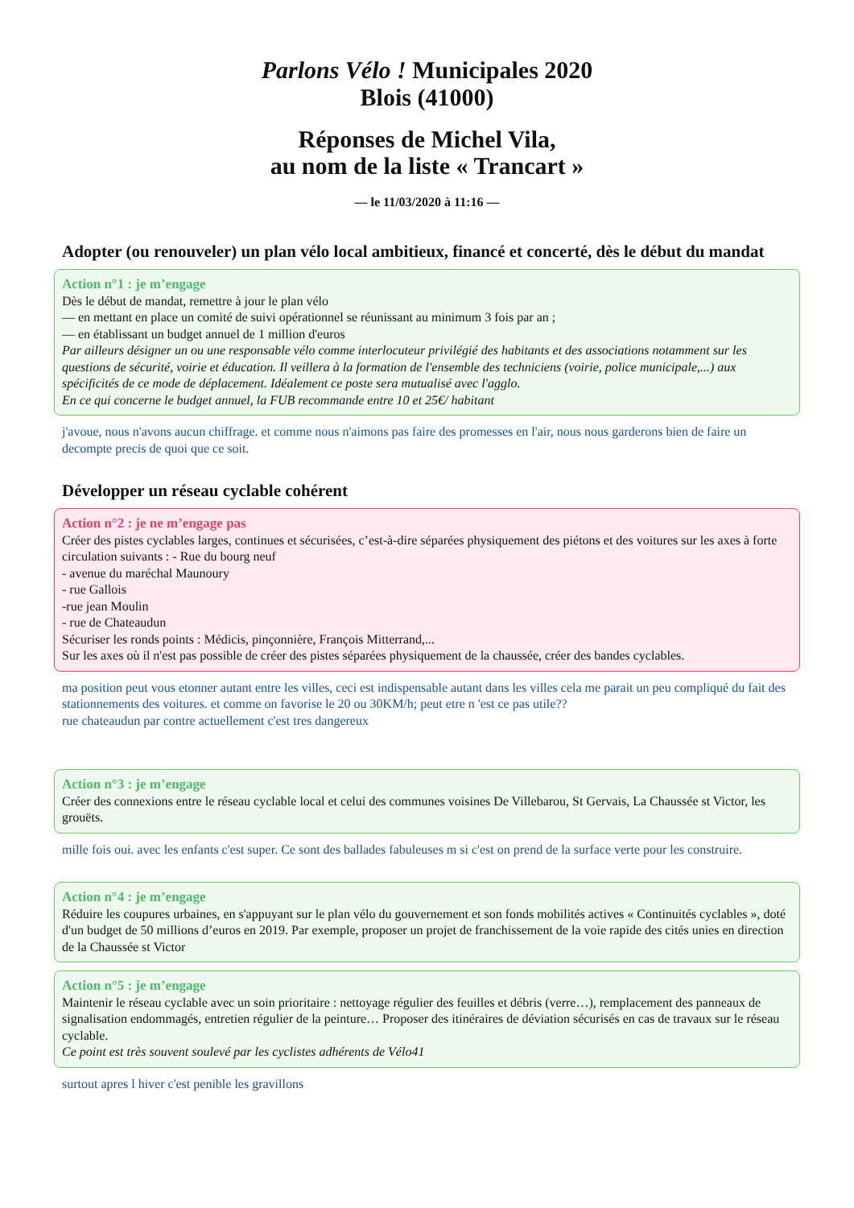Parlons Vélo ! Municipales 2020
Blois (41000)
Réponses de Michel Vila,
au nom de la liste « Trancart »
— le 11/03/2020 à 11:16 —
Adopter (ou renouveler) un plan vélo local ambitieux, financé et concerté, dès le début du mandat
Action n°1 : je m’engage
Dès le début de mandat, remettre à jour le plan vélo
— en mettant en place un comité de suivi opérationnel se réunissant au minimum 3 fois par an ;
— en établissant un budget annuel de 1 million d'euros
Par ailleurs désigner un ou une responsable vélo comme interlocuteur privilégié des habitants et des associations notamment sur les questions de sécurité, voirie et éducation. Il veillera à la formation de l'ensemble des techniciens (voirie, police municipale,...) aux spécificités de ce mode de déplacement. Idéalement ce poste sera mutualisé avec l'agglo.
En ce qui concerne le budget annuel, la FUB recommande entre 10 et 25€/ habitant
j'avoue, nous n'avons aucun chiffrage. et comme nous n'aimons pas faire des promesses en l'air, nous nous garderons bien de faire un decompte precis de quoi que ce soit.
Développer un réseau cyclable cohérent
Action n°2 : je ne m’engage pas
Créer des pistes cyclables larges, continues et sécurisées, c’est-à-dire séparées physiquement des piétons et des voitures sur les axes à forte circulation suivants : - Rue du bourg neuf
- avenue du maréchal Maunoury
- rue Gallois
-rue jean Moulin
- rue de Chateaudun
Sécuriser les ronds points : Médicis, pinçonnière, François Mitterrand,...
Sur les axes où il n'est pas possible de créer des pistes séparées physiquement de la chaussée, créer des bandes cyclables.
ma position peut vous etonner autant entre les villes, ceci est indispensable autant dans les villes cela me parait un peu compliqué du fait des stationnements des voitures. et comme on favorise le 20 ou 30KM/h; peut etre n 'est ce pas utile??
rue chateaudun par contre actuellement c'est tres dangereux
Action n°3 : je m’engage
Créer des connexions entre le réseau cyclable local et celui des communes voisines De Villebarou, St Gervais, La Chaussée st Victor, les grouëts.
mille fois oui. avec les enfants c'est super. Ce sont des ballades fabuleuses m si c'est on prend de la surface verte pour les construire.
Action n°4 : je m’engage
Réduire les coupures urbaines, en s'appuyant sur le plan vélo du gouvernement et son fonds mobilités actives « Continuités cyclables », doté d'un budget de 50 millions d’euros en 2019. Par exemple, proposer un projet de franchissement de la voie rapide des cités unies en direction de la Chaussée st Victor
Action n°5 : je m’engage
Maintenir le réseau cyclable avec un soin prioritaire : nettoyage régulier des feuilles et débris (verre…), remplacement des panneaux de signalisation endommagés, entretien régulier de la peinture… Proposer des itinéraires de déviation sécurisés en cas de travaux sur le réseau cyclable.
Ce point est très souvent soulevé par les cyclistes adhérents de Vélo41
surtout apres l hiver c'est penible les gravillons